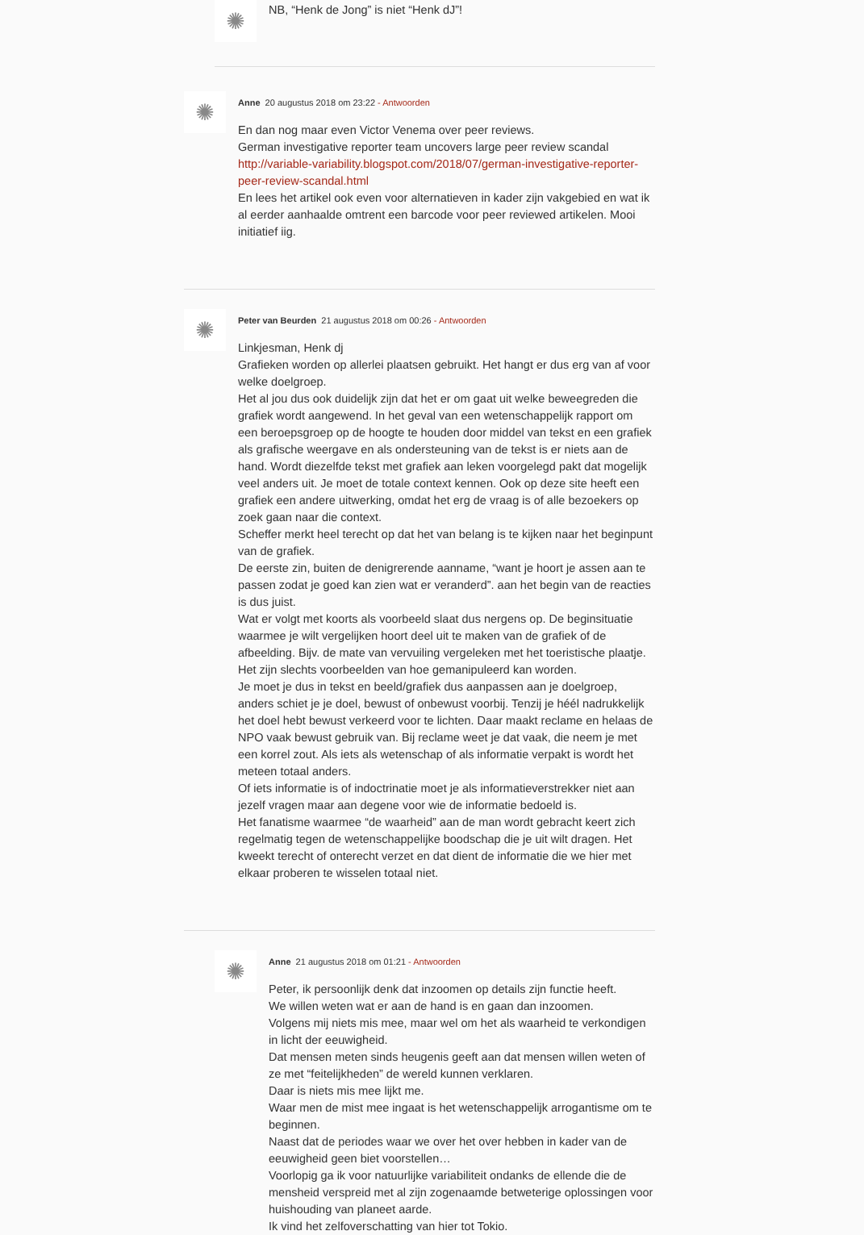✺
NB, “Henk de Jong” is niet “Henk dJ”!
✺
Anne 20 augustus 2018 om 23:22 - Antwoorden
En dan nog maar even Victor Venema over peer reviews.
German investigative reporter team uncovers large peer review scandal
http://variable-variability.blogspot.com/2018/07/german-investigative-reporter-peer-review-scandal.html
En lees het artikel ook even voor alternatieven in kader zijn vakgebied en wat ik al eerder aanhaalde omtrent een barcode voor peer reviewed artikelen. Mooi initiatief iig.
✺
Peter van Beurden 21 augustus 2018 om 00:26 - Antwoorden
Linkjesman, Henk dj
Grafieken worden op allerlei plaatsen gebruikt. Het hangt er dus erg van af voor welke doelgroep.
Het al jou dus ook duidelijk zijn dat het er om gaat uit welke beweegreden die grafiek wordt aangewend. In het geval van een wetenschappelijk rapport om een beroepsgroep op de hoogte te houden door middel van tekst en een grafiek als grafische weergave en als ondersteuning van de tekst is er niets aan de hand. Wordt diezelfde tekst met grafiek aan leken voorgelegd pakt dat mogelijk veel anders uit. Je moet de totale context kennen. Ook op deze site heeft een grafiek een andere uitwerking, omdat het erg de vraag is of alle bezoekers op zoek gaan naar die context.
Scheffer merkt heel terecht op dat het van belang is te kijken naar het beginpunt van de grafiek.
De eerste zin, buiten de denigrerende aanname, “want je hoort je assen aan te passen zodat je goed kan zien wat er veranderd”. aan het begin van de reacties is dus juist.
Wat er volgt met koorts als voorbeeld slaat dus nergens op. De beginsituatie waarmee je wilt vergelijken hoort deel uit te maken van de grafiek of de afbeelding. Bijv. de mate van vervuiling vergeleken met het toeristische plaatje. Het zijn slechts voorbeelden van hoe gemanipuleerd kan worden.
Je moet je dus in tekst en beeld/grafiek dus aanpassen aan je doelgroep, anders schiet je je doel, bewust of onbewust voorbij. Tenzij je héél nadrukkelijk het doel hebt bewust verkeerd voor te lichten. Daar maakt reclame en helaas de NPO vaak bewust gebruik van. Bij reclame weet je dat vaak, die neem je met een korrel zout. Als iets als wetenschap of als informatie verpakt is wordt het meteen totaal anders.
Of iets informatie is of indoctrinatie moet je als informatieverstrekker niet aan jezelf vragen maar aan degene voor wie de informatie bedoeld is.
Het fanatisme waarmee “de waarheid” aan de man wordt gebracht keert zich regelmatig tegen de wetenschappelijke boodschap die je uit wilt dragen. Het kweekt terecht of onterecht verzet en dat dient de informatie die we hier met elkaar proberen te wisselen totaal niet.
✺
Anne 21 augustus 2018 om 01:21 - Antwoorden
Peter, ik persoonlijk denk dat inzoomen op details zijn functie heeft.
We willen weten wat er aan de hand is en gaan dan inzoomen.
Volgens mij niets mis mee, maar wel om het als waarheid te verkondigen in licht der eeuwigheid.
Dat mensen meten sinds heugenis geeft aan dat mensen willen weten of ze met “feitelijkheden” de wereld kunnen verklaren.
Daar is niets mis mee lijkt me.
Waar men de mist mee ingaat is het wetenschappelijk arrogantisme om te beginnen.
Naast dat de periodes waar we over het over hebben in kader van de eeuwigheid geen biet voorstellen…
Voorlopig ga ik voor natuurlijke variabiliteit ondanks de ellende die de mensheid verspreid met al zijn zogenaamde betweterige oplossingen voor huishouding van planeet aarde.
Ik vind het zelfoverschatting van hier tot Tokio.